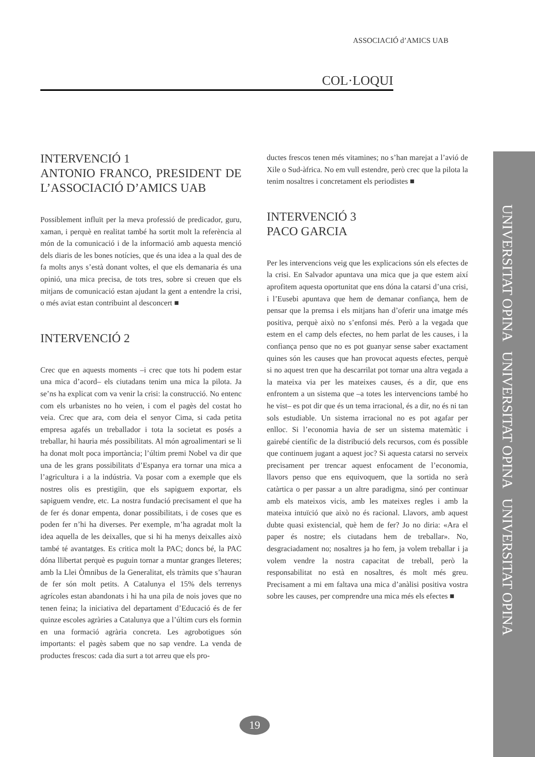ASSOCIACIÓ d’AMICS UAB
COL·LOQUI
UNIVERSITAT OPINA UNIVERSITAT OPINA UNIVERSITAT OPINA
INTERVENCIÓ 1
ANTONIO FRANCO, PRESIDENT DE L’ASSOCIACIÓ D’AMICS UAB
Possiblement influït per la meva professió de predicador, guru, xaman, i perquè en realitat també ha sortit molt la referència al món de la comunicació i de la informació amb aquesta menció dels diaris de les bones notícies, que és una idea a la qual des de fa molts anys s’està donant voltes, el que els demanaria és una opinió, una mica precisa, de tots tres, sobre si creuen que els mitjans de comunicació estan ajudant la gent a entendre la crisi, o més aviat estan contribuint al desconcert ■
INTERVENCIÓ 2
Crec que en aquests moments –i crec que tots hi podem estar una mica d’acord– els ciutadans tenim una mica la pilota. Ja se’ns ha explicat com va venir la crisi: la construcció. No entenc com els urbanistes no ho veien, i com el pagès del costat ho veia. Crec que ara, com deia el senyor Cima, si cada petita empresa agafés un treballador i tota la societat es posés a treballar, hi hauria més possibilitats. Al món agroalimentari se li ha donat molt poca importància; l’últim premi Nobel va dir que una de les grans possibilitats d’Espanya era tornar una mica a l’agricultura i a la indústria. Va posar com a exemple que els nostres olis es prestigiïn, que els sapiguem exportar, els sapiguem vendre, etc. La nostra fundació precisament el que ha de fer és donar empenta, donar possibilitats, i de coses que es poden fer n’hi ha diverses. Per exemple, m’ha agradat molt la idea aquella de les deixalles, que si hi ha menys deixalles això també té avantatges. Es critica molt la PAC; doncs bé, la PAC dóna llibertat perquè es puguin tornar a muntar granges lleteres; amb la Llei Òmnibus de la Generalitat, els tràmits que s’hauran de fer són molt petits. A Catalunya el 15% dels terrenys agrícoles estan abandonats i hi ha una pila de nois joves que no tenen feina; la iniciativa del departament d’Educació és de fer quinze escoles agràries a Catalunya que a l’últim curs els formin en una formació agrària concreta. Les agrobotigues són importants: el pagès sabem que no sap vendre. La venda de productes frescos: cada dia surt a tot arreu que els pro-
ductes frescos tenen més vitamines; no s’han marejat a l’avió de Xile o Sud-àfrica. No em vull estendre, però crec que la pilota la tenim nosaltres i concretament els periodistes ■
INTERVENCIÓ 3
PACO GARCIA
Per les intervencions veig que les explicacions són els efectes de la crisi. En Salvador apuntava una mica que ja que estem així aprofitem aquesta oportunitat que ens dóna la catarsi d’una crisi, i l’Eusebi apuntava que hem de demanar confiança, hem de pensar que la premsa i els mitjans han d’oferir una imatge més positiva, perquè això no s’enfonsi més. Però a la vegada que estem en el camp dels efectes, no hem parlat de les causes, i la confiança penso que no es pot guanyar sense saber exactament quines són les causes que han provocat aquests efectes, perquè si no aquest tren que ha descarrilat pot tornar una altra vegada a la mateixa via per les mateixes causes, és a dir, que ens enfrontem a un sistema que –a totes les intervencions també ho he vist– es pot dir que és un tema irracional, és a dir, no és ni tan sols estudiable. Un sistema irracional no es pot agafar per enlloc. Si l’economia havia de ser un sistema matemàtic i gairebé científic de la distribució dels recursos, com és possible que continuem jugant a aquest joc? Si aquesta catarsi no serveix precisament per trencar aquest enfocament de l’economia, llavors penso que ens equivoquem, que la sortida no serà catàrtica o per passar a un altre paradigma, sinó per continuar amb els mateixos vicis, amb les mateixes regles i amb la mateixa intuïció que això no és racional. Llavors, amb aquest dubte quasi existencial, què hem de fer? Jo no diria: «Ara el paper és nostre; els ciutadans hem de treballar». No, desgraciadament no; nosaltres ja ho fem, ja volem treballar i ja volem vendre la nostra capacitat de treball, però la responsabilitat no està en nosaltres, és molt més greu. Precisament a mi em faltava una mica d’anàlisi positiva vostra sobre les causes, per comprendre una mica més els efectes ■
19